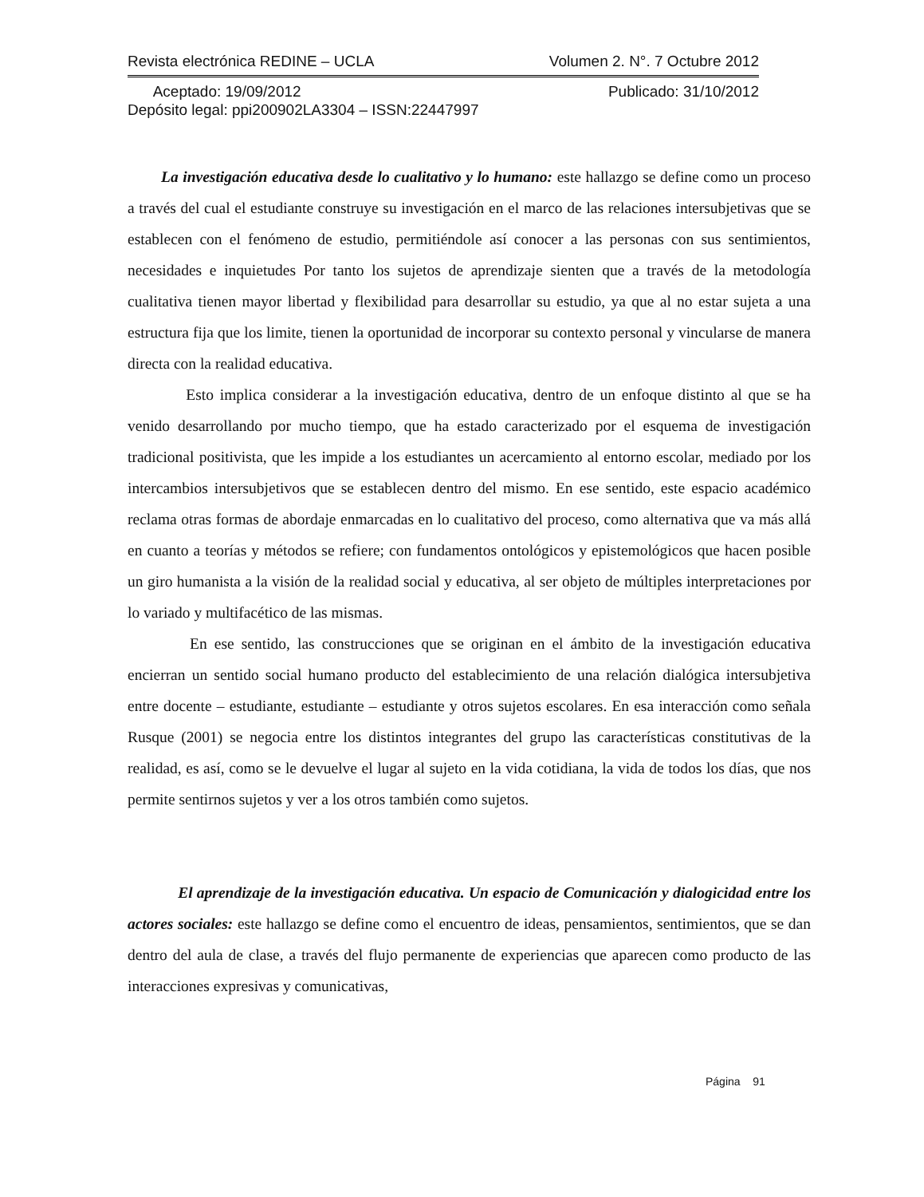Revista electrónica REDINE – UCLA Volumen 2. N°. 7 Octubre 2012
Aceptado: 19/09/2012 Publicado: 31/10/2012
Depósito legal: ppi200902LA3304 – ISSN:22447997
La investigación educativa desde lo cualitativo y lo humano: este hallazgo se define como un proceso a través del cual el estudiante construye su investigación en el marco de las relaciones intersubjetivas que se establecen con el fenómeno de estudio, permitiéndole así conocer a las personas con sus sentimientos, necesidades e inquietudes Por tanto los sujetos de aprendizaje sienten que a través de la metodología cualitativa tienen mayor libertad y flexibilidad para desarrollar su estudio, ya que al no estar sujeta a una estructura fija que los limite, tienen la oportunidad de incorporar su contexto personal y vincularse de manera directa con la realidad educativa.
Esto implica considerar a la investigación educativa, dentro de un enfoque distinto al que se ha venido desarrollando por mucho tiempo, que ha estado caracterizado por el esquema de investigación tradicional positivista, que les impide a los estudiantes un acercamiento al entorno escolar, mediado por los intercambios intersubjetivos que se establecen dentro del mismo. En ese sentido, este espacio académico reclama otras formas de abordaje enmarcadas en lo cualitativo del proceso, como alternativa que va más allá en cuanto a teorías y métodos se refiere; con fundamentos ontológicos y epistemológicos que hacen posible un giro humanista a la visión de la realidad social y educativa, al ser objeto de múltiples interpretaciones por lo variado y multifacético de las mismas.
En ese sentido, las construcciones que se originan en el ámbito de la investigación educativa encierran un sentido social humano producto del establecimiento de una relación dialógica intersubjetiva entre docente – estudiante, estudiante – estudiante y otros sujetos escolares. En esa interacción como señala Rusque (2001) se negocia entre los distintos integrantes del grupo las características constitutivas de la realidad, es así, como se le devuelve el lugar al sujeto en la vida cotidiana, la vida de todos los días, que nos permite sentirnos sujetos y ver a los otros también como sujetos.
El aprendizaje de la investigación educativa. Un espacio de Comunicación y dialogicidad entre los actores sociales: este hallazgo se define como el encuentro de ideas, pensamientos, sentimientos, que se dan dentro del aula de clase, a través del flujo permanente de experiencias que aparecen como producto de las interacciones expresivas y comunicativas,
Página 91